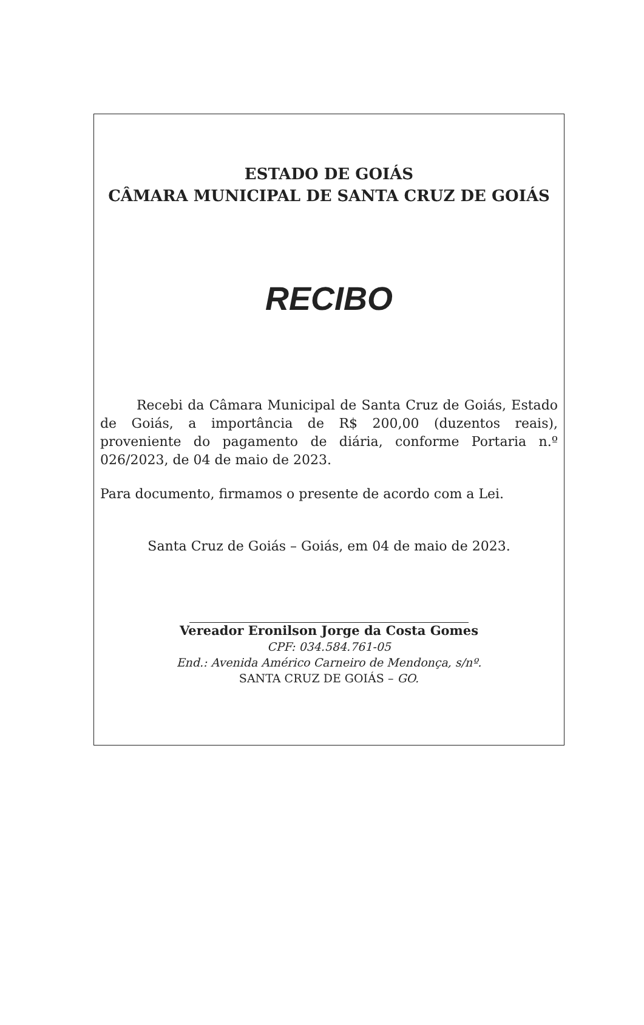ESTADO DE GOIÁS
CÂMARA MUNICIPAL DE SANTA CRUZ DE GOIÁS
RECIBO
Recebi da Câmara Municipal de Santa Cruz de Goiás, Estado de Goiás, a importância de R$ 200,00 (duzentos reais), proveniente do pagamento de diária, conforme Portaria n.º 026/2023, de 04 de maio de 2023.
Para documento, firmamos o presente de acordo com a Lei.
Santa Cruz de Goiás – Goiás, em 04 de maio de 2023.
Vereador Eronilson Jorge da Costa Gomes
CPF: 034.584.761-05
End.: Avenida Américo Carneiro de Mendonça, s/nº.
SANTA CRUZ DE GOIÁS – GO.